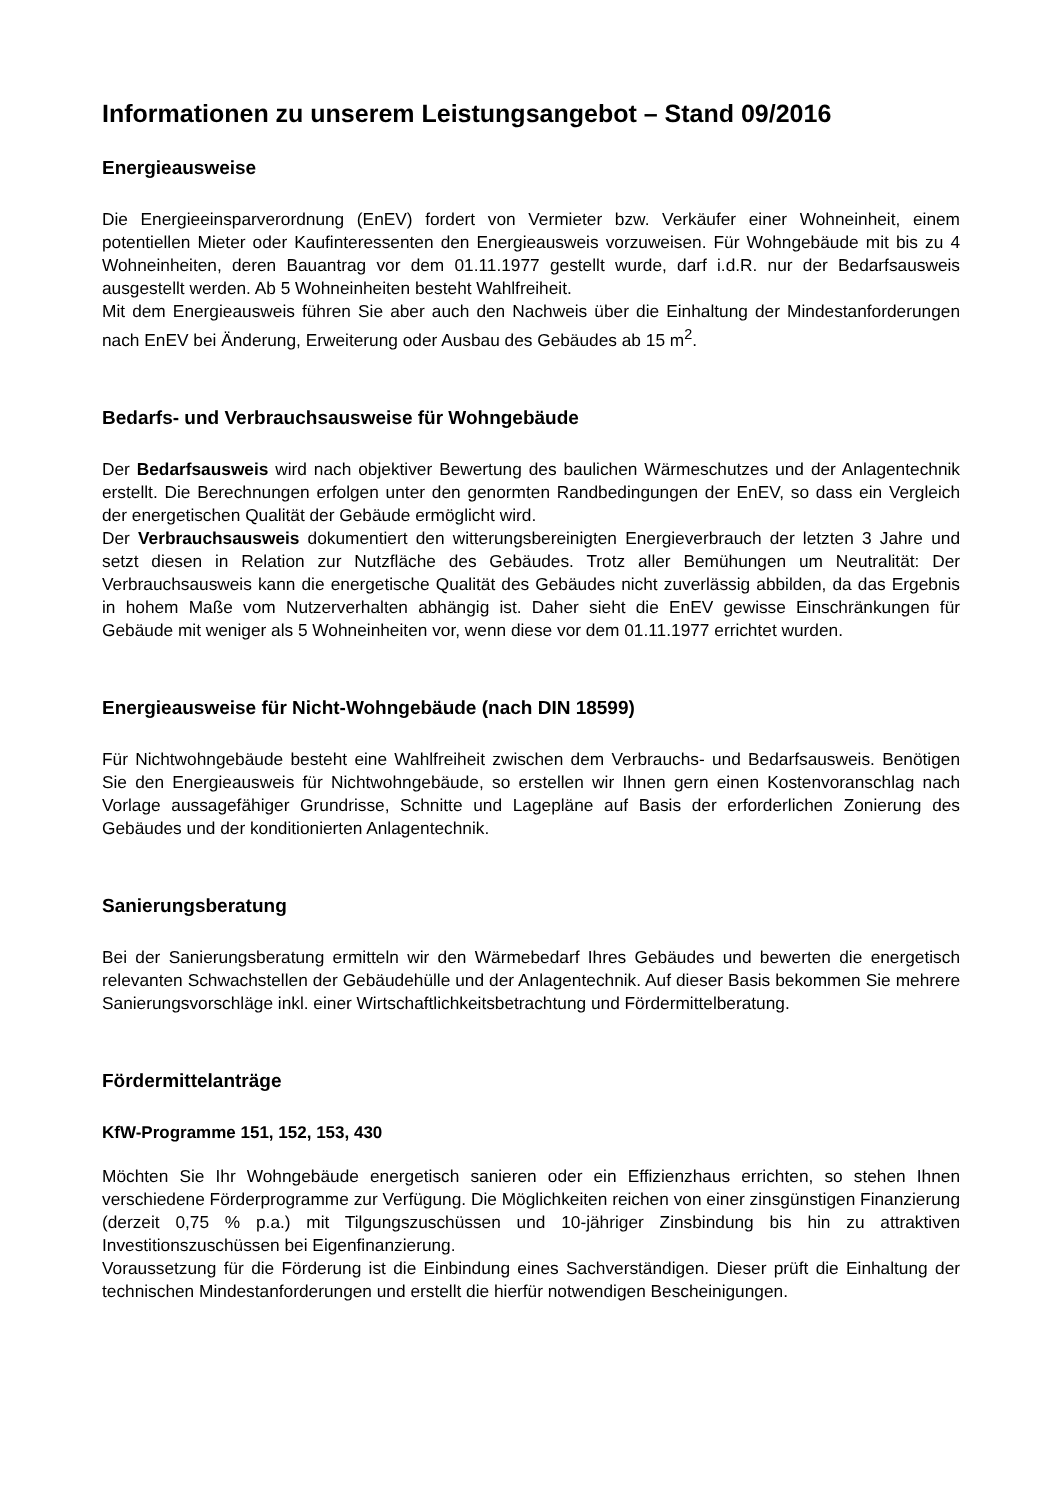Informationen zu unserem Leistungsangebot – Stand 09/2016
Energieausweise
Die Energieeinsparverordnung (EnEV) fordert von Vermieter bzw. Verkäufer einer Wohneinheit, einem potentiellen Mieter oder Kaufinteressenten den Energieausweis vorzuweisen. Für Wohngebäude mit bis zu 4 Wohneinheiten, deren Bauantrag vor dem 01.11.1977 gestellt wurde, darf i.d.R. nur der Bedarfsausweis ausgestellt werden. Ab 5 Wohneinheiten besteht Wahlfreiheit.
Mit dem Energieausweis führen Sie aber auch den Nachweis über die Einhaltung der Mindestanforderungen nach EnEV bei Änderung, Erweiterung oder Ausbau des Gebäudes ab 15 m<sup>2</sup>.
Bedarfs- und Verbrauchsausweise für Wohngebäude
Der Bedarfsausweis wird nach objektiver Bewertung des baulichen Wärmeschutzes und der Anlagentechnik erstellt. Die Berechnungen erfolgen unter den genormten Randbedingungen der EnEV, so dass ein Vergleich der energetischen Qualität der Gebäude ermöglicht wird.
Der Verbrauchsausweis dokumentiert den witterungsbereinigten Energieverbrauch der letzten 3 Jahre und setzt diesen in Relation zur Nutzfläche des Gebäudes. Trotz aller Bemühungen um Neutralität: Der Verbrauchsausweis kann die energetische Qualität des Gebäudes nicht zuverlässig abbilden, da das Ergebnis in hohem Maße vom Nutzerverhalten abhängig ist. Daher sieht die EnEV gewisse Einschränkungen für Gebäude mit weniger als 5 Wohneinheiten vor, wenn diese vor dem 01.11.1977 errichtet wurden.
Energieausweise für Nicht-Wohngebäude (nach DIN 18599)
Für Nichtwohngebäude besteht eine Wahlfreiheit zwischen dem Verbrauchs- und Bedarfsausweis. Benötigen Sie den Energieausweis für Nichtwohngebäude, so erstellen wir Ihnen gern einen Kostenvoranschlag nach Vorlage aussagefähiger Grundrisse, Schnitte und Lagepläne auf Basis der erforderlichen Zonierung des Gebäudes und der konditionierten Anlagentechnik.
Sanierungsberatung
Bei der Sanierungsberatung ermitteln wir den Wärmebedarf Ihres Gebäudes und bewerten die energetisch relevanten Schwachstellen der Gebäudehülle und der Anlagentechnik. Auf dieser Basis bekommen Sie mehrere Sanierungsvorschläge inkl. einer Wirtschaftlichkeitsbetrachtung und Fördermittelberatung.
Fördermittelanträge
KfW-Programme 151, 152, 153, 430
Möchten Sie Ihr Wohngebäude energetisch sanieren oder ein Effizienzhaus errichten, so stehen Ihnen verschiedene Förderprogramme zur Verfügung. Die Möglichkeiten reichen von einer zinsgünstigen Finanzierung (derzeit 0,75 % p.a.) mit Tilgungszuschüssen und 10-jähriger Zinsbindung bis hin zu attraktiven Investitionszuschüssen bei Eigenfinanzierung.
Voraussetzung für die Förderung ist die Einbindung eines Sachverständigen. Dieser prüft die Einhaltung der technischen Mindestanforderungen und erstellt die hierfür notwendigen Bescheinigungen.